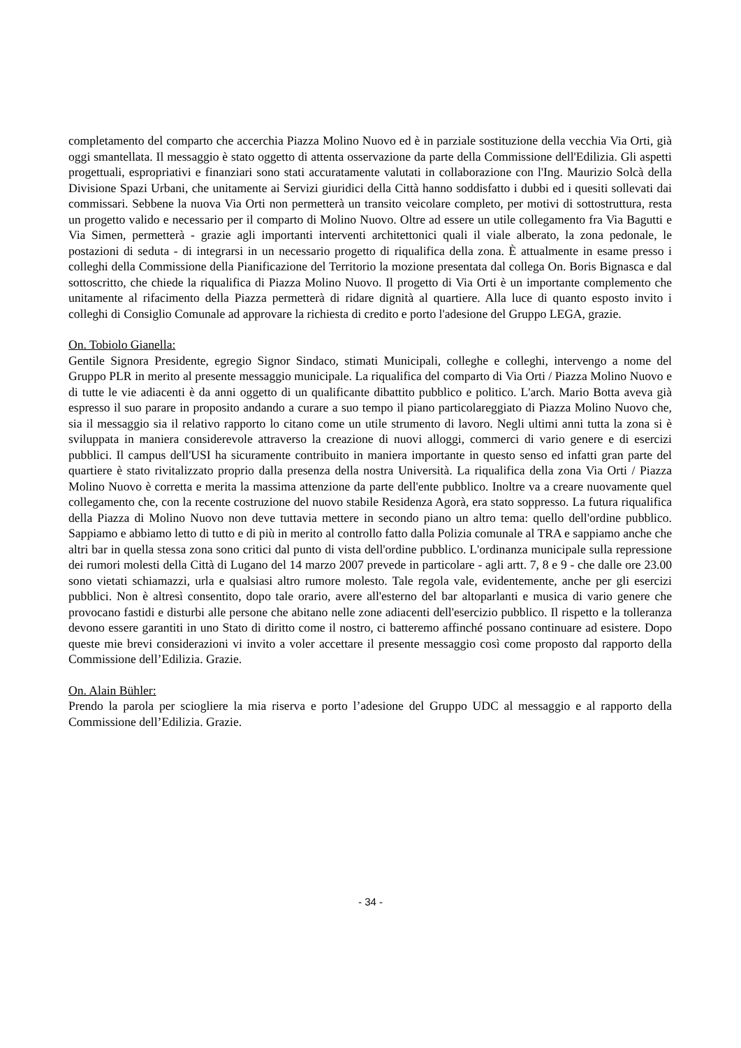completamento del comparto che accerchia Piazza Molino Nuovo ed è in parziale sostituzione della vecchia Via Orti, già oggi smantellata. Il messaggio è stato oggetto di attenta osservazione da parte della Commissione dell'Edilizia. Gli aspetti progettuali, espropriativi e finanziari sono stati accuratamente valutati in collaborazione con l'Ing. Maurizio Solcà della Divisione Spazi Urbani, che unitamente ai Servizi giuridici della Città hanno soddisfatto i dubbi ed i quesiti sollevati dai commissari. Sebbene la nuova Via Orti non permetterà un transito veicolare completo, per motivi di sottostruttura, resta un progetto valido e necessario per il comparto di Molino Nuovo. Oltre ad essere un utile collegamento fra Via Bagutti e Via Simen, permetterà - grazie agli importanti interventi architettonici quali il viale alberato, la zona pedonale, le postazioni di seduta - di integrarsi in un necessario progetto di riqualifica della zona. È attualmente in esame presso i colleghi della Commissione della Pianificazione del Territorio la mozione presentata dal collega On. Boris Bignasca e dal sottoscritto, che chiede la riqualifica di Piazza Molino Nuovo. Il progetto di Via Orti è un importante complemento che unitamente al rifacimento della Piazza permetterà di ridare dignità al quartiere. Alla luce di quanto esposto invito i colleghi di Consiglio Comunale ad approvare la richiesta di credito e porto l'adesione del Gruppo LEGA, grazie.
On. Tobiolo Gianella:
Gentile Signora Presidente, egregio Signor Sindaco, stimati Municipali, colleghe e colleghi, intervengo a nome del Gruppo PLR in merito al presente messaggio municipale. La riqualifica del comparto di Via Orti / Piazza Molino Nuovo e di tutte le vie adiacenti è da anni oggetto di un qualificante dibattito pubblico e politico. L'arch. Mario Botta aveva già espresso il suo parare in proposito andando a curare a suo tempo il piano particolareggiato di Piazza Molino Nuovo che, sia il messaggio sia il relativo rapporto lo citano come un utile strumento di lavoro. Negli ultimi anni tutta la zona si è sviluppata in maniera considerevole attraverso la creazione di nuovi alloggi, commerci di vario genere e di esercizi pubblici. Il campus dell'USI ha sicuramente contribuito in maniera importante in questo senso ed infatti gran parte del quartiere è stato rivitalizzato proprio dalla presenza della nostra Università. La riqualifica della zona Via Orti / Piazza Molino Nuovo è corretta e merita la massima attenzione da parte dell'ente pubblico. Inoltre va a creare nuovamente quel collegamento che, con la recente costruzione del nuovo stabile Residenza Agorà, era stato soppresso. La futura riqualifica della Piazza di Molino Nuovo non deve tuttavia mettere in secondo piano un altro tema: quello dell'ordine pubblico. Sappiamo e abbiamo letto di tutto e di più in merito al controllo fatto dalla Polizia comunale al TRA e sappiamo anche che altri bar in quella stessa zona sono critici dal punto di vista dell'ordine pubblico. L'ordinanza municipale sulla repressione dei rumori molesti della Città di Lugano del 14 marzo 2007 prevede in particolare - agli artt. 7, 8 e 9 - che dalle ore 23.00 sono vietati schiamazzi, urla e qualsiasi altro rumore molesto. Tale regola vale, evidentemente, anche per gli esercizi pubblici. Non è altresì consentito, dopo tale orario, avere all'esterno del bar altoparlanti e musica di vario genere che provocano fastidi e disturbi alle persone che abitano nelle zone adiacenti dell'esercizio pubblico. Il rispetto e la tolleranza devono essere garantiti in uno Stato di diritto come il nostro, ci batteremo affinché possano continuare ad esistere. Dopo queste mie brevi considerazioni vi invito a voler accettare il presente messaggio così come proposto dal rapporto della Commissione dell’Edilizia. Grazie.
On. Alain Bühler:
Prendo la parola per sciogliere la mia riserva e porto l’adesione del Gruppo UDC al messaggio e al rapporto della Commissione dell’Edilizia. Grazie.
- 34 -